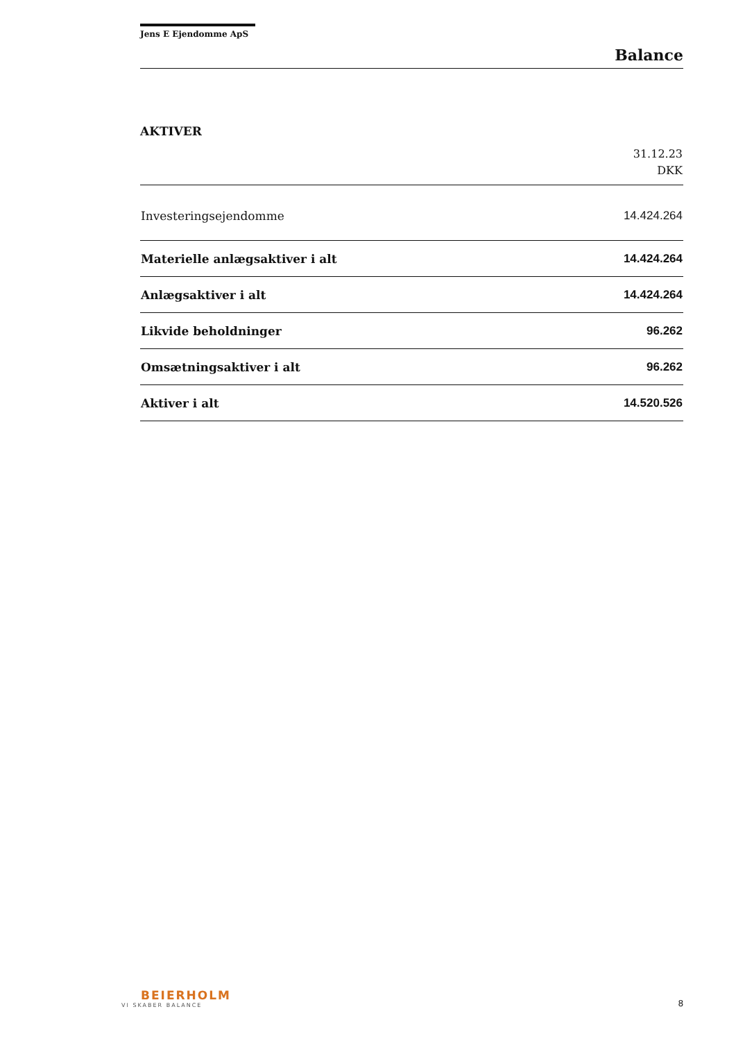Jens E Ejendomme ApS
Balance
AKTIVER
| | 31.12.23 DKK |
| --- | --- |
| Investeringsejendomme | 14.424.264 |
| Materielle anlægsaktiver i alt | 14.424.264 |
| Anlægsaktiver i alt | 14.424.264 |
| Likvide beholdninger | 96.262 |
| Omsætningsaktiver i alt | 96.262 |
| Aktiver i alt | 14.520.526 |
BEIERHOLM
VI SKABER BALANCE
8